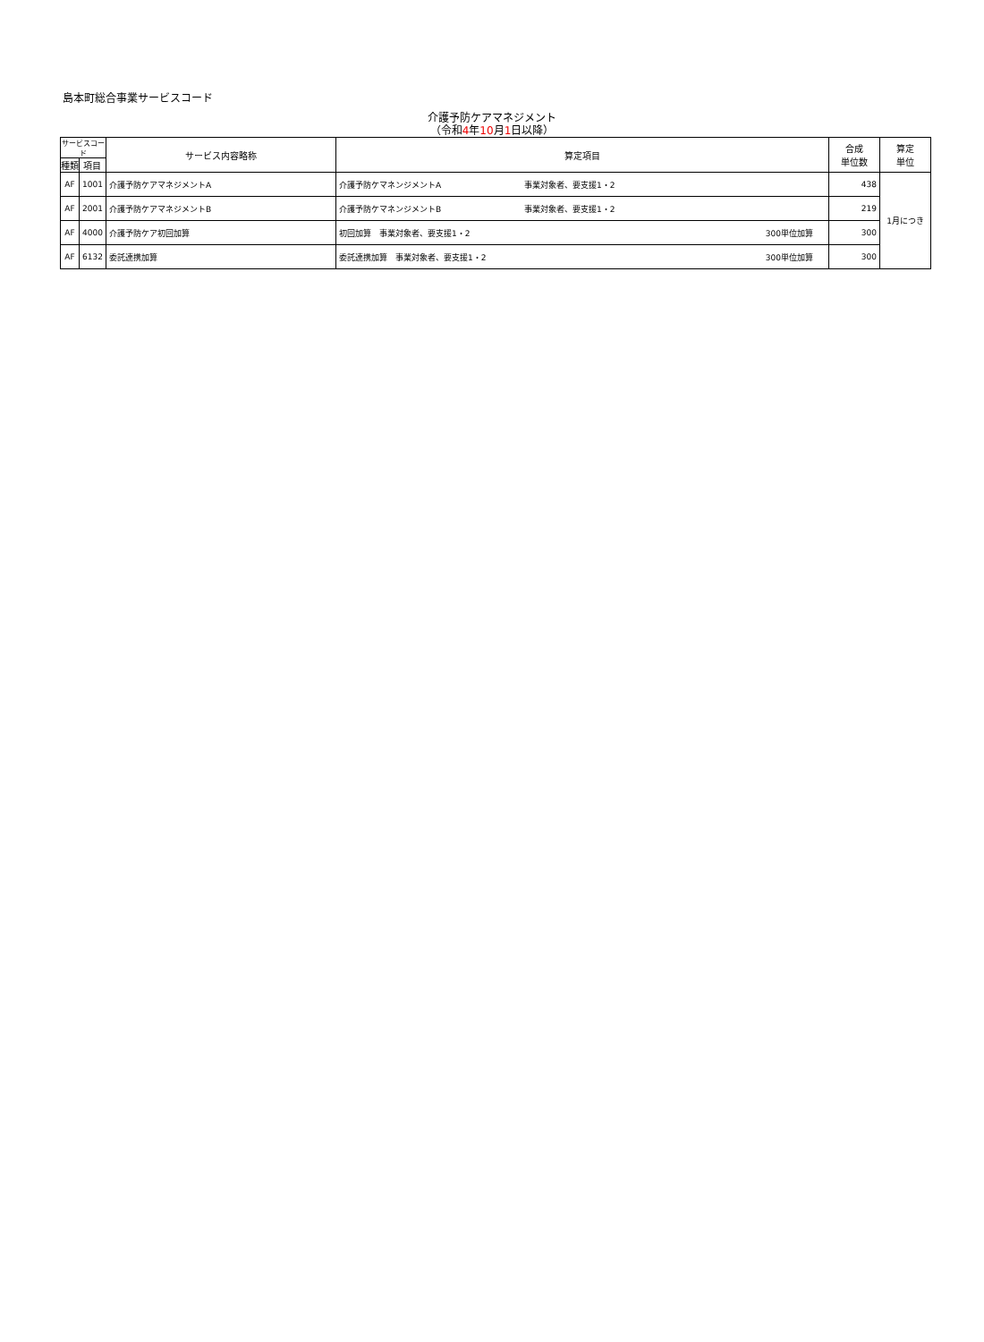島本町総合事業サービスコード
介護予防ケアマネジメント
（令和4年10月1日以降）
| サービスコード | | サービス内容略称 | 算定項目 | 合成 単位数 | 算定 単位 |
| --- | --- | --- | --- | --- | --- |
| 種類 | 項目 | | | | |
| AF | 1001 | 介護予防ケアマネジメントA | 介護予防ケマネンジメントA 事業対象者、要支援1・2 | 438 | 1月につき |
| AF | 2001 | 介護予防ケアマネジメントB | 介護予防ケマネンジメントB 事業対象者、要支援1・2 | 219 | |
| AF | 4000 | 介護予防ケア初回加算 | 初回加算 事業対象者、要支援1・2 300単位加算 | 300 | |
| AF | 6132 | 委託連携加算 | 委託連携加算 事業対象者、要支援1・2 300単位加算 | 300 | |